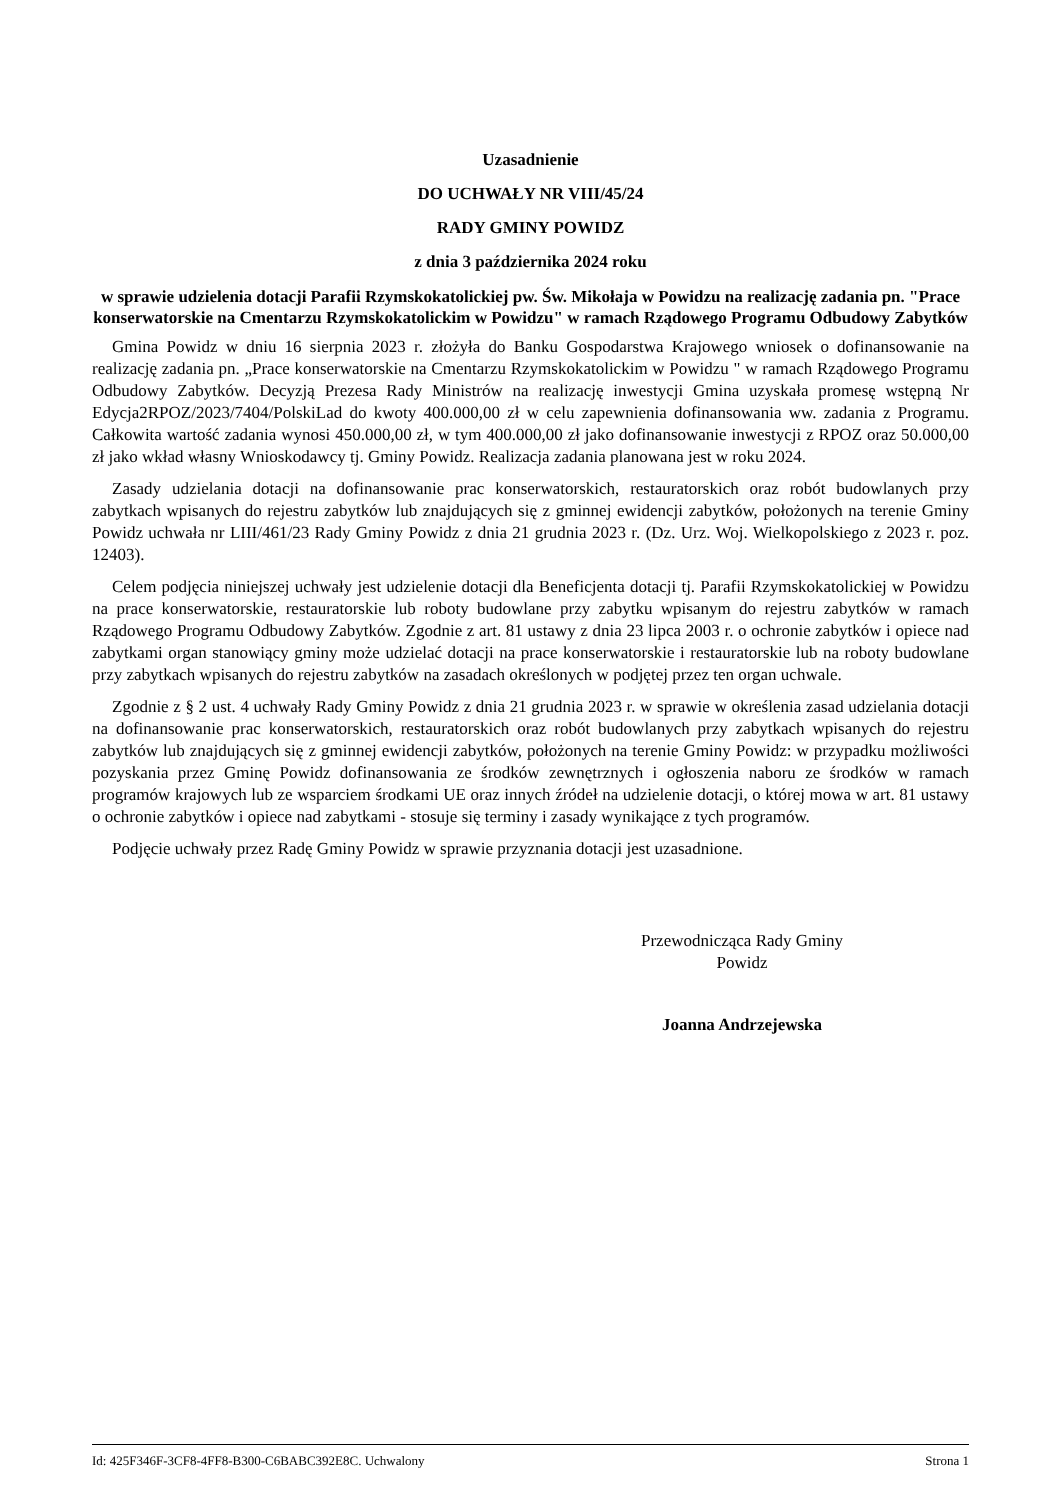Uzasadnienie
DO UCHWAŁY NR VIII/45/24
RADY GMINY POWIDZ
z dnia 3 października 2024 roku
w sprawie udzielenia dotacji Parafii Rzymskokatolickiej pw. Św. Mikołaja w Powidzu na realizację zadania pn. "Prace konserwatorskie na Cmentarzu Rzymskokatolickim w Powidzu" w ramach Rządowego Programu Odbudowy Zabytków
Gmina Powidz w dniu 16 sierpnia 2023 r. złożyła do Banku Gospodarstwa Krajowego wniosek o dofinansowanie na realizację zadania pn. „Prace konserwatorskie na Cmentarzu Rzymskokatolickim w Powidzu " w ramach Rządowego Programu Odbudowy Zabytków. Decyzją Prezesa Rady Ministrów na realizację inwestycji Gmina uzyskała promesę wstępną Nr Edycja2RPOZ/2023/7404/PolskiLad do kwoty 400.000,00 zł w celu zapewnienia dofinansowania ww. zadania z Programu. Całkowita wartość zadania wynosi 450.000,00 zł, w tym 400.000,00 zł jako dofinansowanie inwestycji z RPOZ oraz 50.000,00 zł jako wkład własny Wnioskodawcy tj. Gminy Powidz. Realizacja zadania planowana jest w roku 2024.
Zasady udzielania dotacji na dofinansowanie prac konserwatorskich, restauratorskich oraz robót budowlanych przy zabytkach wpisanych do rejestru zabytków lub znajdujących się z gminnej ewidencji zabytków, położonych na terenie Gminy Powidz uchwała nr LIII/461/23 Rady Gminy Powidz z dnia 21 grudnia 2023 r. (Dz. Urz. Woj. Wielkopolskiego z 2023 r. poz. 12403).
Celem podjęcia niniejszej uchwały jest udzielenie dotacji dla Beneficjenta dotacji tj. Parafii Rzymskokatolickiej w Powidzu na prace konserwatorskie, restauratorskie lub roboty budowlane przy zabytku wpisanym do rejestru zabytków w ramach Rządowego Programu Odbudowy Zabytków. Zgodnie z art. 81 ustawy z dnia 23 lipca 2003 r. o ochronie zabytków i opiece nad zabytkami organ stanowiący gminy może udzielać dotacji na prace konserwatorskie i restauratorskie lub na roboty budowlane przy zabytkach wpisanych do rejestru zabytków na zasadach określonych w podjętej przez ten organ uchwale.
Zgodnie z § 2 ust. 4 uchwały Rady Gminy Powidz z dnia 21 grudnia 2023 r. w sprawie w określenia zasad udzielania dotacji na dofinansowanie prac konserwatorskich, restauratorskich oraz robót budowlanych przy zabytkach wpisanych do rejestru zabytków lub znajdujących się z gminnej ewidencji zabytków, położonych na terenie Gminy Powidz: w przypadku możliwości pozyskania przez Gminę Powidz dofinansowania ze środków zewnętrznych i ogłoszenia naboru ze środków w ramach programów krajowych lub ze wsparciem środkami UE oraz innych źródeł na udzielenie dotacji, o której mowa w art. 81 ustawy o ochronie zabytków i opiece nad zabytkami - stosuje się terminy i zasady wynikające z tych programów.
Podjęcie uchwały przez Radę Gminy Powidz w sprawie przyznania dotacji jest uzasadnione.
Przewodnicząca Rady Gminy
Powidz
Joanna Andrzejewska
Id: 425F346F-3CF8-4FF8-B300-C6BABC392E8C. Uchwalony Strona 1